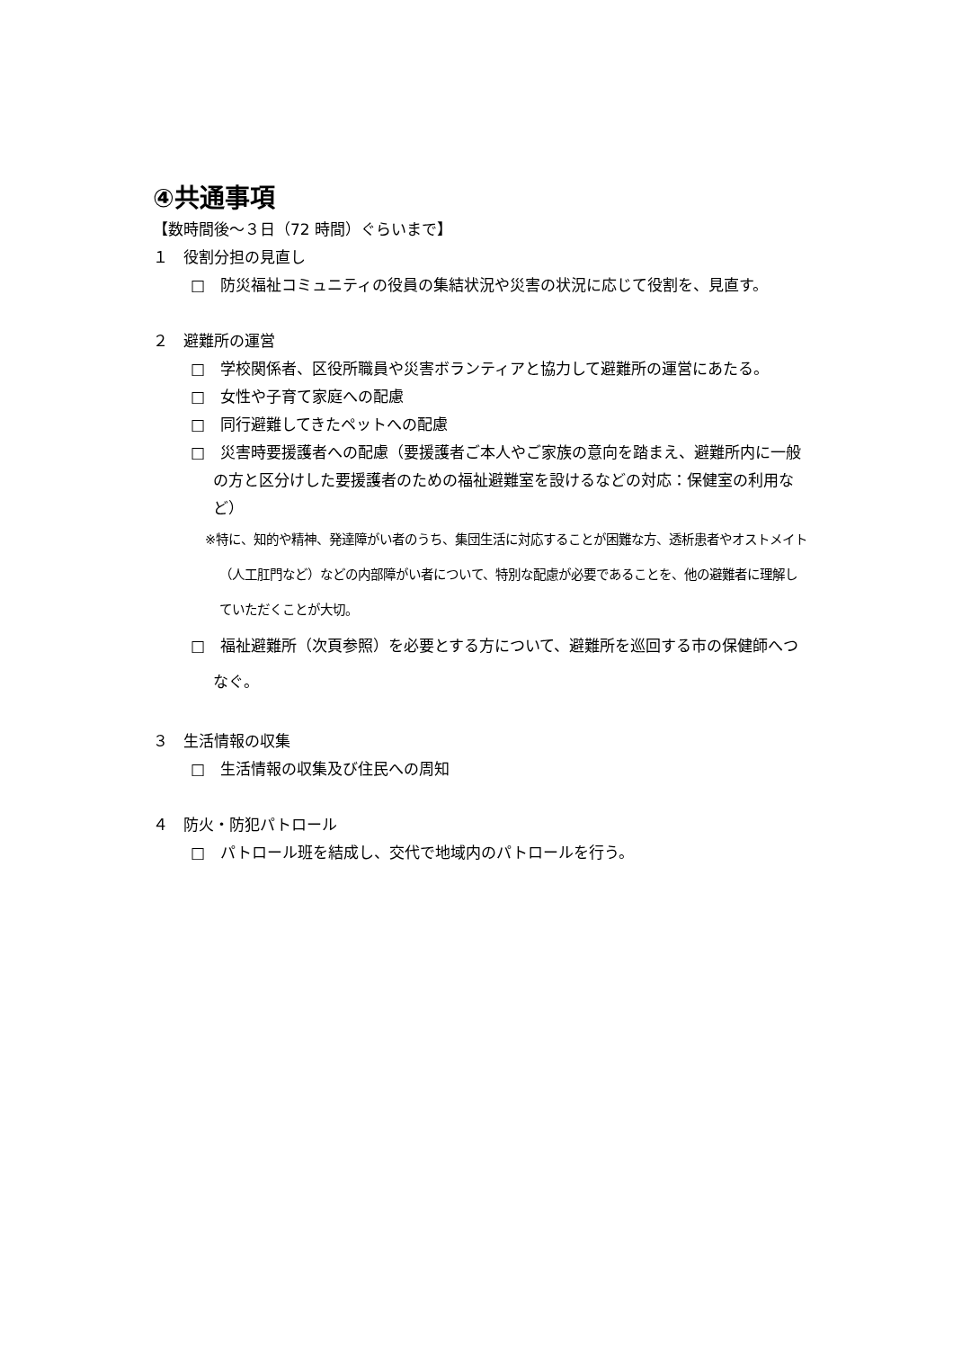④共通事項
【数時間後～３日（72 時間）ぐらいまで】
１　役割分担の見直し
□　防災福祉コミュニティの役員の集結状況や災害の状況に応じて役割を、見直す。
２　避難所の運営
□　学校関係者、区役所職員や災害ボランティアと協力して避難所の運営にあたる。
□　女性や子育て家庭への配慮
□　同行避難してきたペットへの配慮
□　災害時要援護者への配慮（要援護者ご本人やご家族の意向を踏まえ、避難所内に一般の方と区分けした要援護者のための福祉避難室を設けるなどの対応：保健室の利用など）
※特に、知的や精神、発達障がい者のうち、集団生活に対応することが困難な方、透析患者やオストメイト（人工肛門など）などの内部障がい者について、特別な配慮が必要であることを、他の避難者に理解していただくことが大切。
□　福祉避難所（次頁参照）を必要とする方について、避難所を巡回する市の保健師へつなぐ。
３　生活情報の収集
□　生活情報の収集及び住民への周知
４　防火・防犯パトロール
□　パトロール班を結成し、交代で地域内のパトロールを行う。